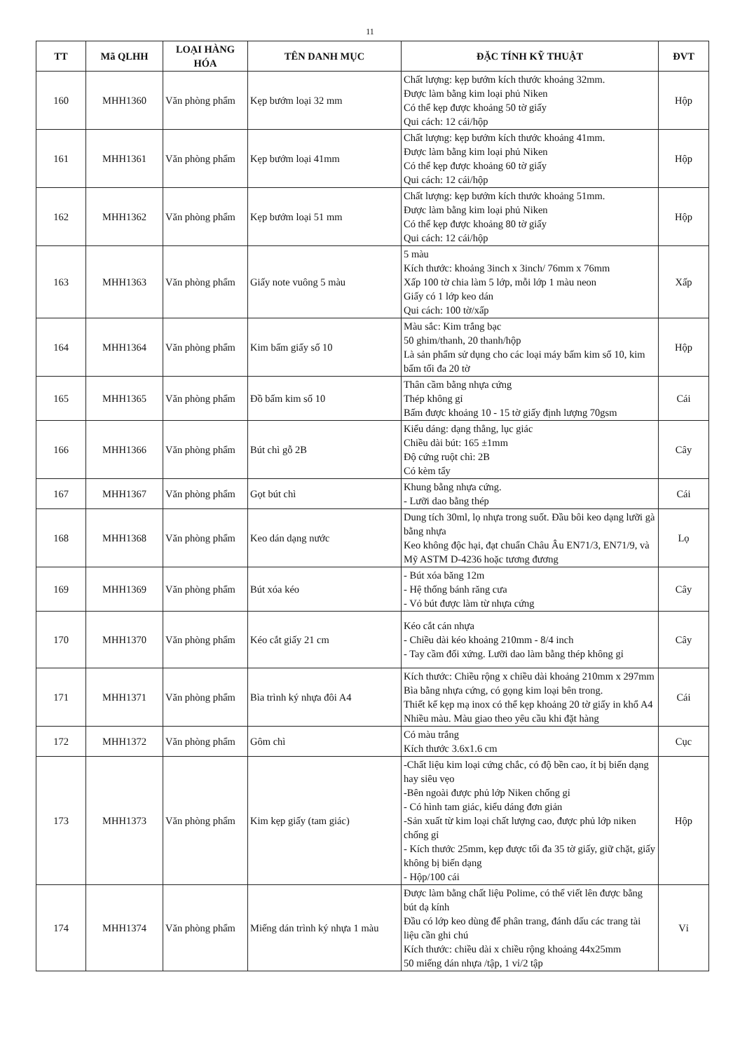11
| TT | Mã QLHH | LOẠI HÀNG HÓA | TÊN DANH MỤC | ĐẶC TÍNH KỸ THUẬT | ĐVT |
| --- | --- | --- | --- | --- | --- |
| 160 | MHH1360 | Văn phòng phẩm | Kẹp bướm loại 32 mm | Chất lượng: kẹp bướm kích thước khoảng 32mm. Được làm bằng kim loại phủ Niken Có thể kẹp được khoảng 50 tờ giấy Qui cách: 12 cái/hộp | Hộp |
| 161 | MHH1361 | Văn phòng phẩm | Kẹp bướm loại 41mm | Chất lượng: kẹp bướm kích thước khoảng 41mm. Được làm bằng kim loại phủ Niken Có thể kẹp được khoảng 60 tờ giấy Qui cách: 12 cái/hộp | Hộp |
| 162 | MHH1362 | Văn phòng phẩm | Kẹp bướm loại 51 mm | Chất lượng: kẹp bướm kích thước khoảng 51mm. Được làm bằng kim loại phủ Niken Có thể kẹp được khoảng 80 tờ giấy Qui cách: 12 cái/hộp | Hộp |
| 163 | MHH1363 | Văn phòng phẩm | Giấy note vuông 5 màu | 5 màu Kích thước: khoảng 3inch x 3inch/ 76mm x 76mm Xấp 100 tờ chia làm 5 lớp, mỗi lớp 1 màu neon Giấy có 1 lớp keo dán Qui cách: 100 tờ/xấp | Xấp |
| 164 | MHH1364 | Văn phòng phẩm | Kim bấm giấy số 10 | Màu sắc: Kim trắng bạc 50 ghim/thanh, 20 thanh/hộp Là sản phẩm sử dụng cho các loại máy bấm kim số 10, kim bấm tối đa 20 tờ | Hộp |
| 165 | MHH1365 | Văn phòng phẩm | Đồ bấm kim số 10 | Thân cầm bằng nhựa cứng Thép không gỉ Bấm được khoảng 10 - 15 tờ giấy định lượng 70gsm | Cái |
| 166 | MHH1366 | Văn phòng phẩm | Bút chì gỗ 2B | Kiểu dáng: dạng thẳng, lục giác Chiều dài bút: 165 ±1mm Độ cứng ruột chì: 2B Có kèm tẩy | Cây |
| 167 | MHH1367 | Văn phòng phẩm | Gọt bút chì | Khung bằng nhựa cứng. - Lưỡi dao bằng thép | Cái |
| 168 | MHH1368 | Văn phòng phẩm | Keo dán dạng nước | Dung tích 30ml, lọ nhựa trong suốt. Đầu bôi keo dạng lưỡi gà bằng nhựa Keo không độc hại, đạt chuẩn Châu Âu EN71/3, EN71/9, và Mỹ ASTM D-4236 hoặc tương đương | Lọ |
| 169 | MHH1369 | Văn phòng phẩm | Bút xóa kéo | - Bút xóa băng 12m - Hệ thống bánh răng cưa - Vỏ bút được làm từ nhựa cứng | Cây |
| 170 | MHH1370 | Văn phòng phẩm | Kéo cắt giấy 21 cm | Kéo cắt cán nhựa - Chiều dài kéo khoảng 210mm - 8/4 inch - Tay cầm đối xứng. Lưỡi dao làm bằng thép không gỉ | Cây |
| 171 | MHH1371 | Văn phòng phẩm | Bìa trình ký nhựa đôi A4 | Kích thước: Chiều rộng x chiều dài khoảng 210mm x 297mm Bìa bằng nhựa cứng, có gọng kim loại bên trong. Thiết kế kẹp mạ inox có thể kẹp khoảng 20 tờ giấy in khổ A4 Nhiều màu. Màu giao theo yêu cầu khi đặt hàng | Cái |
| 172 | MHH1372 | Văn phòng phẩm | Gôm chì | Có màu trắng Kích thước 3.6x1.6 cm | Cục |
| 173 | MHH1373 | Văn phòng phẩm | Kim kẹp giấy (tam giác) | -Chất liệu kim loại cứng chắc, có độ bền cao, ít bị biến dạng hay siêu vẹo -Bên ngoài được phủ lớp Niken chống gỉ - Có hình tam giác, kiểu dáng đơn giản -Sản xuất từ kim loại chất lượng cao, được phủ lớp niken chống gỉ - Kích thước 25mm, kẹp được tối đa 35 tờ giấy, giữ chặt, giấy không bị biến dạng - Hộp/100 cái | Hộp |
| 174 | MHH1374 | Văn phòng phẩm | Miếng dán trình ký nhựa 1 màu | Được làm bằng chất liệu Polime, có thể viết lên được bằng bút dạ kính Đầu có lớp keo dùng để phân trang, đánh dấu các trang tài liệu cần ghi chú Kích thước: chiều dài x chiều rộng khoảng 44x25mm 50 miếng dán nhựa /tập, 1 vỉ/2 tập | Vỉ |